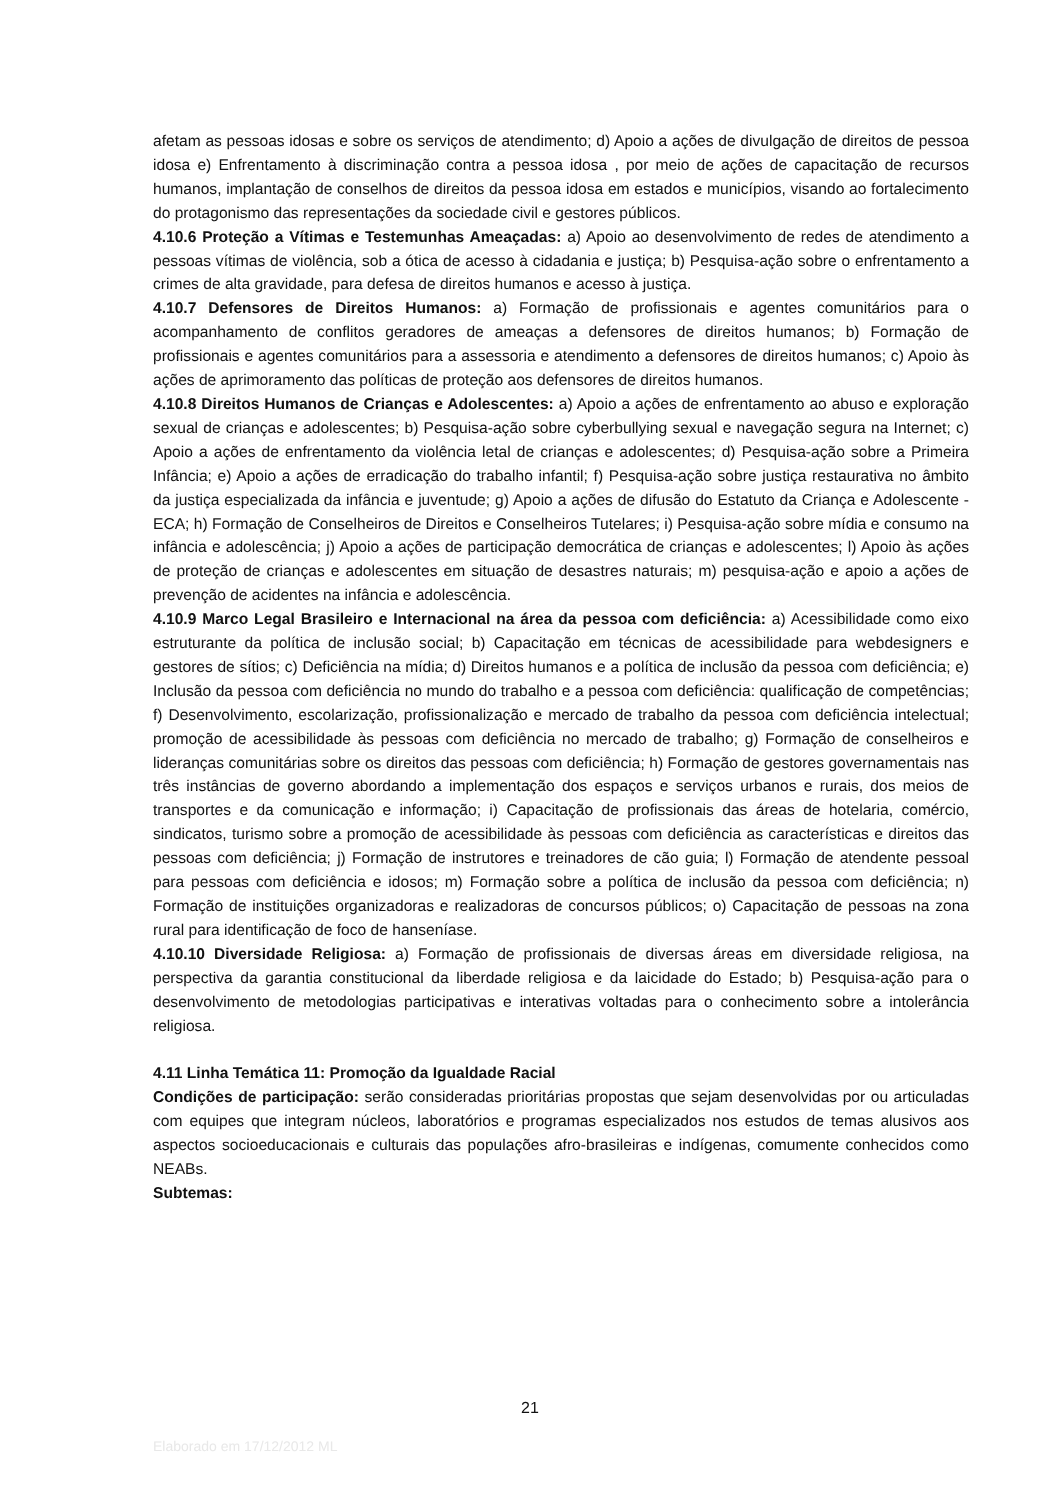afetam as pessoas idosas e sobre os serviços de atendimento; d) Apoio a ações de divulgação de direitos de pessoa idosa e) Enfrentamento à discriminação contra a pessoa idosa , por meio de ações de capacitação de recursos humanos, implantação de conselhos de direitos da pessoa idosa em estados e municípios, visando ao fortalecimento do protagonismo das representações da sociedade civil e gestores públicos.
4.10.6 Proteção a Vítimas e Testemunhas Ameaçadas: a) Apoio ao desenvolvimento de redes de atendimento a pessoas vítimas de violência, sob a ótica de acesso à cidadania e justiça; b) Pesquisa-ação sobre o enfrentamento a crimes de alta gravidade, para defesa de direitos humanos e acesso à justiça.
4.10.7 Defensores de Direitos Humanos: a) Formação de profissionais e agentes comunitários para o acompanhamento de conflitos geradores de ameaças a defensores de direitos humanos; b) Formação de profissionais e agentes comunitários para a assessoria e atendimento a defensores de direitos humanos; c) Apoio às ações de aprimoramento das políticas de proteção aos defensores de direitos humanos.
4.10.8 Direitos Humanos de Crianças e Adolescentes: a) Apoio a ações de enfrentamento ao abuso e exploração sexual de crianças e adolescentes; b) Pesquisa-ação sobre cyberbullying sexual e navegação segura na Internet; c) Apoio a ações de enfrentamento da violência letal de crianças e adolescentes; d) Pesquisa-ação sobre a Primeira Infância; e) Apoio a ações de erradicação do trabalho infantil; f) Pesquisa-ação sobre justiça restaurativa no âmbito da justiça especializada da infância e juventude; g) Apoio a ações de difusão do Estatuto da Criança e Adolescente - ECA; h) Formação de Conselheiros de Direitos e Conselheiros Tutelares; i) Pesquisa-ação sobre mídia e consumo na infância e adolescência; j) Apoio a ações de participação democrática de crianças e adolescentes; l) Apoio às ações de proteção de crianças e adolescentes em situação de desastres naturais; m) pesquisa-ação e apoio a ações de prevenção de acidentes na infância e adolescência.
4.10.9 Marco Legal Brasileiro e Internacional na área da pessoa com deficiência: a) Acessibilidade como eixo estruturante da política de inclusão social; b) Capacitação em técnicas de acessibilidade para webdesigners e gestores de sítios; c) Deficiência na mídia; d) Direitos humanos e a política de inclusão da pessoa com deficiência; e) Inclusão da pessoa com deficiência no mundo do trabalho e a pessoa com deficiência: qualificação de competências; f) Desenvolvimento, escolarização, profissionalização e mercado de trabalho da pessoa com deficiência intelectual; promoção de acessibilidade às pessoas com deficiência no mercado de trabalho; g) Formação de conselheiros e lideranças comunitárias sobre os direitos das pessoas com deficiência; h) Formação de gestores governamentais nas três instâncias de governo abordando a implementação dos espaços e serviços urbanos e rurais, dos meios de transportes e da comunicação e informação; i) Capacitação de profissionais das áreas de hotelaria, comércio, sindicatos, turismo sobre a promoção de acessibilidade às pessoas com deficiência as características e direitos das pessoas com deficiência; j) Formação de instrutores e treinadores de cão guia; l) Formação de atendente pessoal para pessoas com deficiência e idosos; m) Formação sobre a política de inclusão da pessoa com deficiência; n) Formação de instituições organizadoras e realizadoras de concursos públicos; o) Capacitação de pessoas na zona rural para identificação de foco de hanseníase.
4.10.10 Diversidade Religiosa: a) Formação de profissionais de diversas áreas em diversidade religiosa, na perspectiva da garantia constitucional da liberdade religiosa e da laicidade do Estado; b) Pesquisa-ação para o desenvolvimento de metodologias participativas e interativas voltadas para o conhecimento sobre a intolerância religiosa.
4.11 Linha Temática 11: Promoção da Igualdade Racial
Condições de participação: serão consideradas prioritárias propostas que sejam desenvolvidas por ou articuladas com equipes que integram núcleos, laboratórios e programas especializados nos estudos de temas alusivos aos aspectos socioeducacionais e culturais das populações afro-brasileiras e indígenas, comumente conhecidos como NEABs.
Subtemas:
21
Elaborado em 17/12/2012 ML